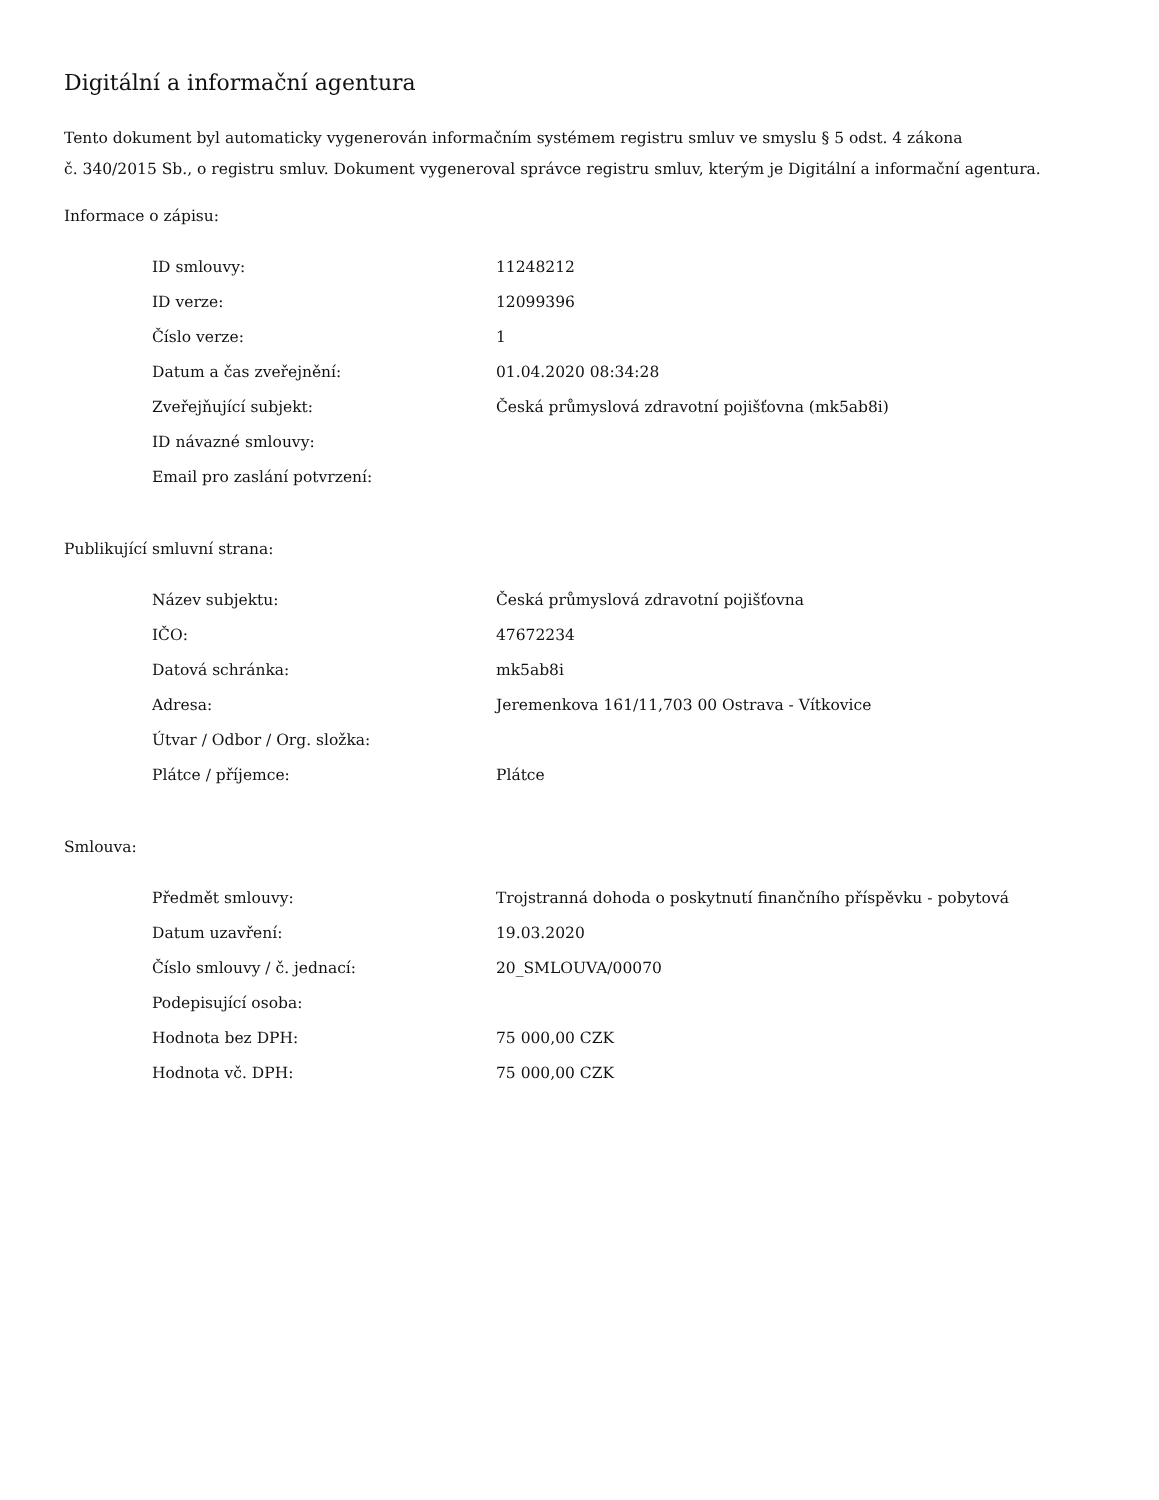Digitální a informační agentura
Tento dokument byl automaticky vygenerován informačním systémem registru smluv ve smyslu § 5 odst. 4 zákona
č. 340/2015 Sb., o registru smluv. Dokument vygeneroval správce registru smluv, kterým je Digitální a informační agentura.
Informace o zápisu:
| ID smlouvy: | 11248212 |
| ID verze: | 12099396 |
| Číslo verze: | 1 |
| Datum a čas zveřejnění: | 01.04.2020 08:34:28 |
| Zveřejňující subjekt: | Česká průmyslová zdravotní pojišťovna (mk5ab8i) |
| ID návazné smlouvy: | |
| Email pro zaslání potvrzení: | |
Publikující smluvní strana:
| Název subjektu: | Česká průmyslová zdravotní pojišťovna |
| IČO: | 47672234 |
| Datová schránka: | mk5ab8i |
| Adresa: | Jeremenkova 161/11,703 00 Ostrava - Vítkovice |
| Útvar / Odbor / Org. složka: | |
| Plátce / příjemce: | Plátce |
Smlouva:
| Předmět smlouvy: | Trojstranná dohoda o poskytnutí finančního příspěvku - pobytová |
| Datum uzavření: | 19.03.2020 |
| Číslo smlouvy / č. jednací: | 20_SMLOUVA/00070 |
| Podepisující osoba: | |
| Hodnota bez DPH: | 75 000,00 CZK |
| Hodnota vč. DPH: | 75 000,00 CZK |